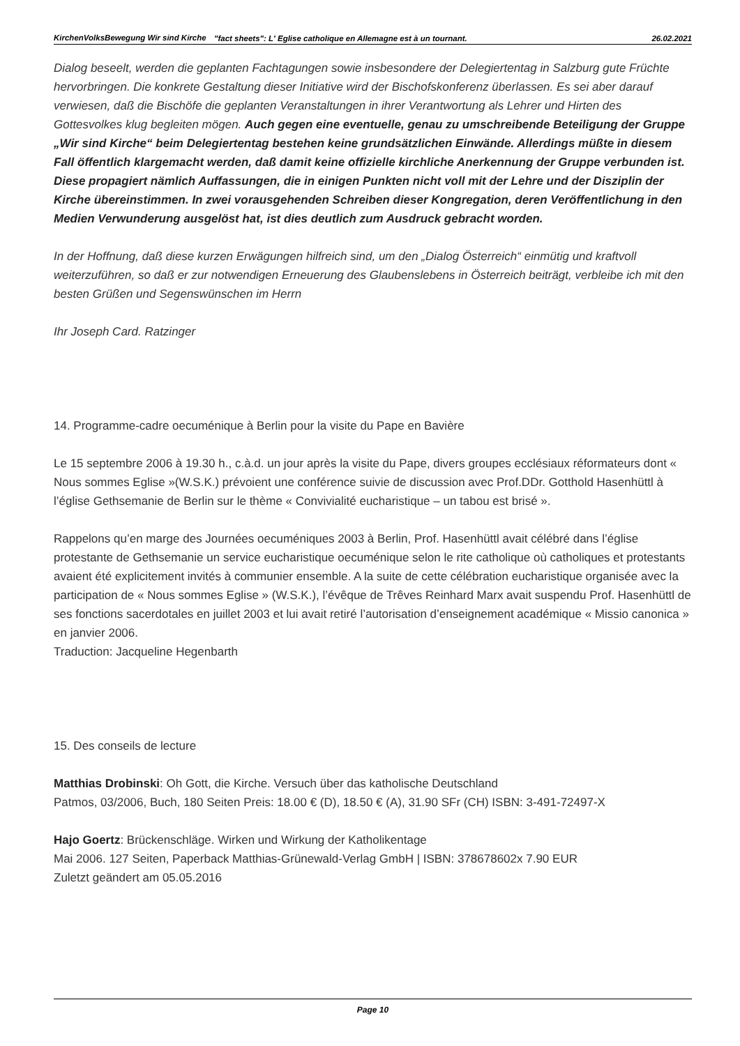KirchenVolksBewegung Wir sind Kirche
"fact sheets": L' Eglise catholique en Allemagne est à un tournant.
26.02.2021
Dialog beseelt, werden die geplanten Fachtagungen sowie insbesondere der Delegiertentag in Salzburg gute Früchte hervorbringen. Die konkrete Gestaltung dieser Initiative wird der Bischofskonferenz überlassen. Es sei aber darauf verwiesen, daß die Bischöfe die geplanten Veranstaltungen in ihrer Verantwortung als Lehrer und Hirten des Gottesvolkes klug begleiten mögen. Auch gegen eine eventuelle, genau zu umschreibende Beteiligung der Gruppe „Wir sind Kirche“ beim Delegiertentag bestehen keine grundsätzlichen Einwände. Allerdings müßte in diesem Fall öffentlich klargemacht werden, daß damit keine offizielle kirchliche Anerkennung der Gruppe verbunden ist. Diese propagiert nämlich Auffassungen, die in einigen Punkten nicht voll mit der Lehre und der Disziplin der Kirche übereinstimmen. In zwei vorausgehenden Schreiben dieser Kongregation, deren Veröffentlichung in den Medien Verwunderung ausgelöst hat, ist dies deutlich zum Ausdruck gebracht worden.
In der Hoffnung, daß diese kurzen Erwägungen hilfreich sind, um den „Dialog Österreich“ einmütig und kraftvoll weiterzuführen, so daß er zur notwendigen Erneuerung des Glaubenslebens in Österreich beiträgt, verbleibe ich mit den besten Grüßen und Segenswünschen im Herrn
Ihr Joseph Card. Ratzinger
14. Programme-cadre oecuménique à Berlin pour la visite du Pape en Bavière
Le 15 septembre 2006 à 19.30 h., c.à.d. un jour après la visite du Pape, divers groupes ecclésiaux réformateurs dont « Nous sommes Eglise »(W.S.K.) prévoient une conférence suivie de discussion avec Prof.DDr. Gotthold Hasenhüttl à l’église Gethsemanie de Berlin sur le thème « Convivialité eucharistique – un tabou est brisé ».
Rappelons qu’en marge des Journées oecuméniques 2003 à Berlin, Prof. Hasenhüttl avait célébré dans l’église protestante de Gethsemanie un service eucharistique oecuménique selon le rite catholique où catholiques et protestants avaient été explicitement invités à communier ensemble. A la suite de cette célébration eucharistique organisée avec la participation de « Nous sommes Eglise » (W.S.K.), l’évêque de Trêves Reinhard Marx avait suspendu Prof. Hasenhüttl de ses fonctions sacerdotales en juillet 2003 et lui avait retiré l’autorisation d’enseignement académique « Missio canonica » en janvier 2006.
Traduction: Jacqueline Hegenbarth
15. Des conseils de lecture
Matthias Drobinski: Oh Gott, die Kirche. Versuch über das katholische Deutschland
Patmos, 03/2006, Buch, 180 Seiten Preis: 18.00 € (D), 18.50 € (A), 31.90 SFr (CH) ISBN: 3-491-72497-X
Hajo Goertz: Brückenschläge. Wirken und Wirkung der Katholikentage
Mai 2006. 127 Seiten, Paperback Matthias-Grünewald-Verlag GmbH | ISBN: 378678602x 7.90 EUR
Zuletzt geändert am 05.05.2016
Page 10